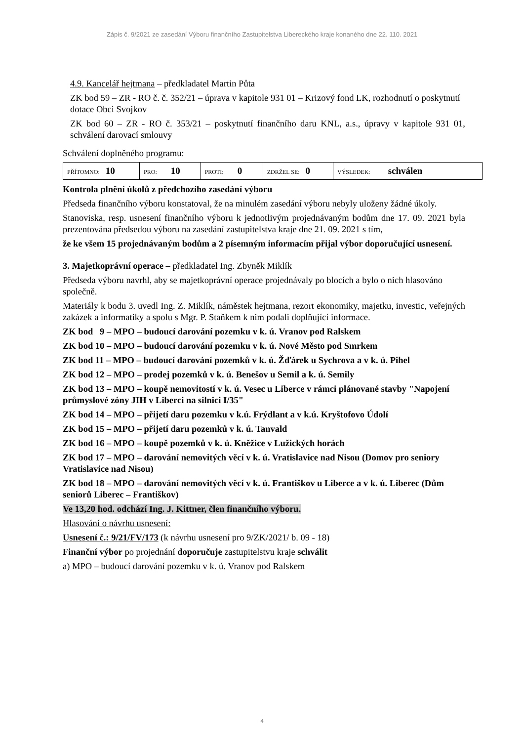Zápis č. 9/2021 ze zasedání Výboru finančního Zastupitelstva Libereckého kraje konaného dne 22. 110. 2021
4.9. Kancelář hejtmana – předkladatel Martin Půta
ZK bod 59 – ZR - RO č. č. 352/21 – úprava v kapitole 931 01 – Krizový fond LK, rozhodnutí o poskytnutí dotace Obci Svojkov
ZK bod 60 – ZR - RO č. 353/21 – poskytnutí finančního daru KNL, a.s., úpravy v kapitole 931 01, schválení darovací smlouvy
Schválení doplněného programu:
| PŘÍTOMNO: 10 | PRO: 10 | PROTI: 0 | ZDRŽEL SE: 0 | VÝSLEDEK: schválen |
Kontrola plnění úkolů z předchozího zasedání výboru
Předseda finančního výboru konstatoval, že na minulém zasedání výboru nebyly uloženy žádné úkoly.
Stanoviska, resp. usnesení finančního výboru k jednotlivým projednávaným bodům dne 17. 09. 2021 byla prezentována předsedou výboru na zasedání zastupitelstva kraje dne 21. 09. 2021 s tím,
že ke všem 15 projednávaným bodům a 2 písemným informacím přijal výbor doporučující usnesení.
3. Majetkoprávní operace – předkladatel Ing. Zbyněk Miklík
Předseda výboru navrhl, aby se majetkoprávní operace projednávaly po blocích a bylo o nich hlasováno společně.
Materiály k bodu 3. uvedl Ing. Z. Miklík, náměstek hejtmana, rezort ekonomiky, majetku, investic, veřejných zakázek a informatiky a spolu s Mgr. P. Staňkem k nim podali doplňující informace.
ZK bod 9 – MPO – budoucí darování pozemku v k. ú. Vranov pod Ralskem
ZK bod 10 – MPO – budoucí darování pozemku v k. ú. Nové Město pod Smrkem
ZK bod 11 – MPO – budoucí darování pozemků v k. ú. Žďárek u Sychrova a v k. ú. Pihel
ZK bod 12 – MPO – prodej pozemků v k. ú. Benešov u Semil a k. ú. Semily
ZK bod 13 – MPO – koupě nemovitostí v k. ú. Vesec u Liberce v rámci plánované stavby "Napojení průmyslové zóny JIH v Liberci na silnici I/35"
ZK bod 14 – MPO – přijetí daru pozemku v k.ú. Frýdlant a v k.ú. Kryštofovo Údolí
ZK bod 15 – MPO – přijetí daru pozemků v k. ú. Tanvald
ZK bod 16 – MPO – koupě pozemků v k. ú. Kněžice v Lužických horách
ZK bod 17 – MPO – darování nemovitých věcí v k. ú. Vratislavice nad Nisou (Domov pro seniory Vratislavice nad Nisou)
ZK bod 18 – MPO – darování nemovitých věcí v k. ú. Františkov u Liberce a v k. ú. Liberec (Dům seniorů Liberec – Františkov)
Ve 13,20 hod. odchází Ing. J. Kittner, člen finančního výboru.
Hlasování o návrhu usnesení:
Usnesení č.: 9/21/FV/173 (k návrhu usnesení pro 9/ZK/2021/ b. 09 - 18)
Finanční výbor po projednání doporučuje zastupitelstvu kraje schválit
a) MPO – budoucí darování pozemku v k. ú. Vranov pod Ralskem
4